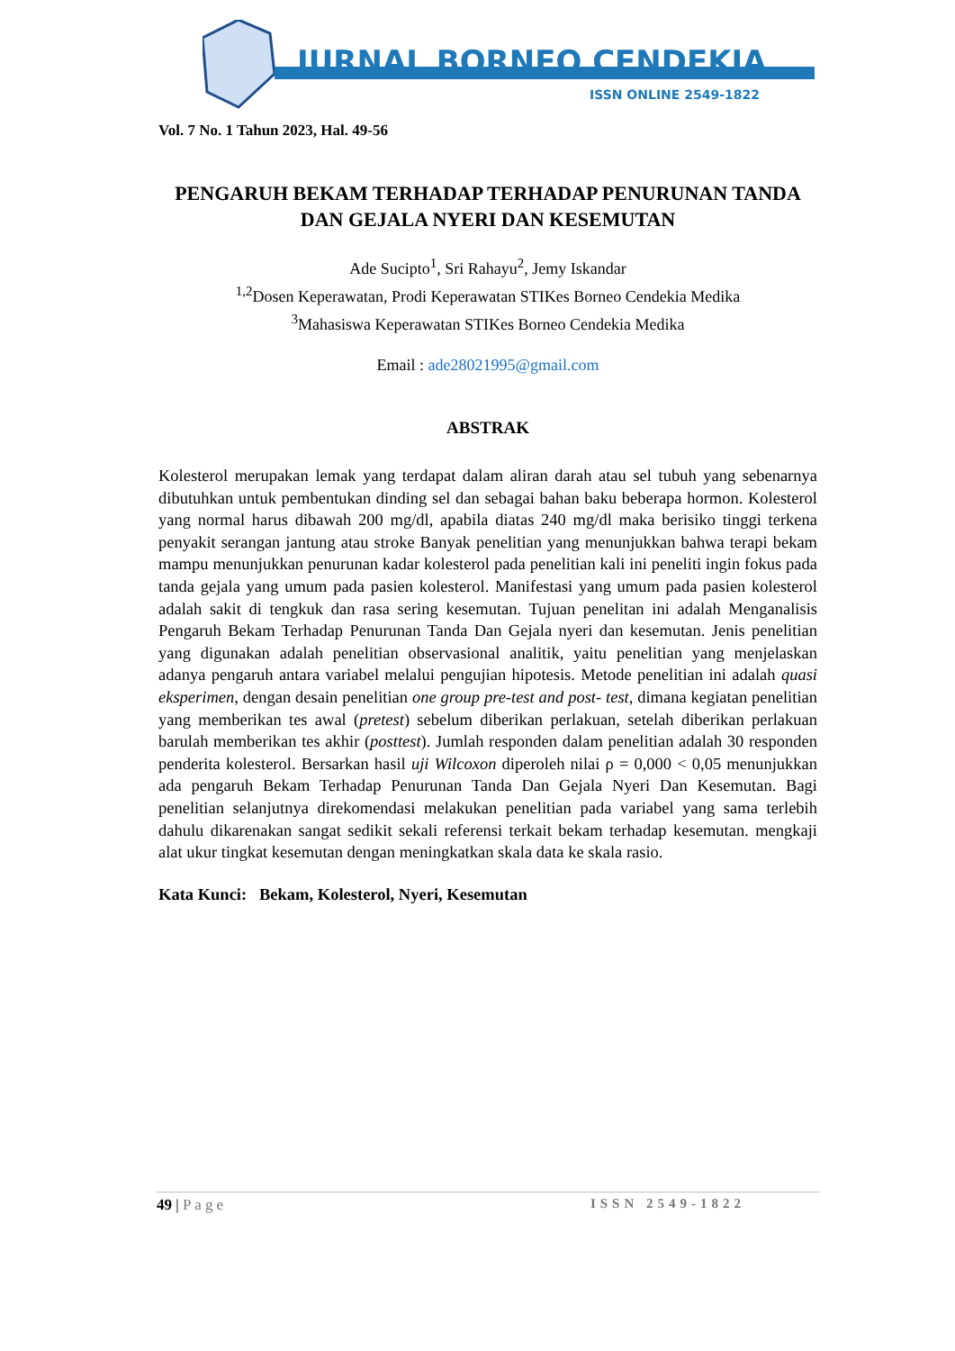JURNAL BORNEO CENDEKIA
ISSN ONLINE 2549-1822
Vol. 7 No. 1 Tahun 2023, Hal. 49-56
PENGARUH BEKAM TERHADAP TERHADAP PENURUNAN TANDA DAN GEJALA NYERI DAN KESEMUTAN
Ade Sucipto<sup>1</sup>, Sri Rahayu<sup>2</sup>, Jemy Iskandar
<sup>1,2</sup>Dosen Keperawatan, Prodi Keperawatan STIKes Borneo Cendekia Medika
<sup>3</sup> Mahasiswa Keperawatan STIKes Borneo Cendekia Medika
Email : ade28021995@gmail.com
ABSTRAK
Kolesterol merupakan lemak yang terdapat dalam aliran darah atau sel tubuh yang sebenarnya dibutuhkan untuk pembentukan dinding sel dan sebagai bahan baku beberapa hormon. Kolesterol yang normal harus dibawah 200 mg/dl, apabila diatas 240 mg/dl maka berisiko tinggi terkena penyakit serangan jantung atau stroke Banyak penelitian yang menunjukkan bahwa terapi bekam mampu menunjukkan penurunan kadar kolesterol pada penelitian kali ini peneliti ingin fokus pada tanda gejala yang umum pada pasien kolesterol. Manifestasi yang umum pada pasien kolesterol adalah sakit di tengkuk dan rasa sering kesemutan. Tujuan penelitan ini adalah Menganalisis Pengaruh Bekam Terhadap Penurunan Tanda Dan Gejala nyeri dan kesemutan. Jenis penelitian yang digunakan adalah penelitian observasional analitik, yaitu penelitian yang menjelaskan adanya pengaruh antara variabel melalui pengujian hipotesis. Metode penelitian ini adalah quasi eksperimen, dengan desain penelitian one group pre-test and post- test, dimana kegiatan penelitian yang memberikan tes awal (pretest) sebelum diberikan perlakuan, setelah diberikan perlakuan barulah memberikan tes akhir (posttest). Jumlah responden dalam penelitian adalah 30 responden penderita kolesterol. Bersarkan hasil uji Wilcoxon diperoleh nilai ρ = 0,000 < 0,05 menunjukkan ada pengaruh Bekam Terhadap Penurunan Tanda Dan Gejala Nyeri Dan Kesemutan. Bagi penelitian selanjutnya direkomendasi melakukan penelitian pada variabel yang sama terlebih dahulu dikarenakan sangat sedikit sekali referensi terkait bekam terhadap kesemutan. mengkaji alat ukur tingkat kesemutan dengan meningkatkan skala data ke skala rasio.
Kata Kunci: Bekam, Kolesterol, Nyeri, Kesemutan
49 | Page ISSN 2549-1822